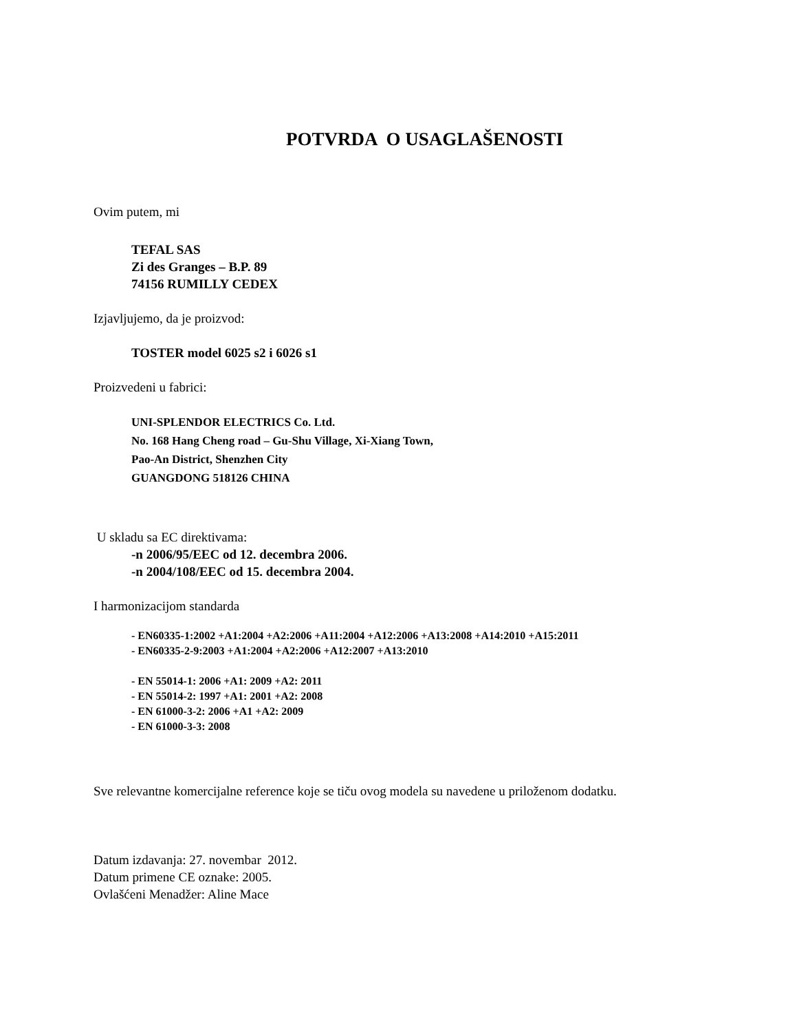POTVRDA O USAGLAŠENOSTI
Ovim putem, mi
TEFAL SAS
Zi des Granges – B.P. 89
74156 RUMILLY CEDEX
Izjavljujemo, da je proizvod:
TOSTER model 6025 s2 i 6026 s1
Proizvedeni u fabrici:
UNI-SPLENDOR ELECTRICS Co. Ltd.
No. 168 Hang Cheng road – Gu-Shu Village, Xi-Xiang Town,
Pao-An District, Shenzhen City
GUANGDONG 518126 CHINA
U skladu sa EC direktivama:
-n 2006/95/EEC od 12. decembra 2006.
-n 2004/108/EEC od 15. decembra 2004.
I harmonizacijom standarda
- EN60335-1:2002 +A1:2004 +A2:2006 +A11:2004 +A12:2006 +A13:2008 +A14:2010 +A15:2011
- EN60335-2-9:2003 +A1:2004 +A2:2006 +A12:2007 +A13:2010
- EN 55014-1: 2006 +A1: 2009 +A2: 2011
- EN 55014-2: 1997 +A1: 2001 +A2: 2008
- EN 61000-3-2: 2006 +A1 +A2: 2009
- EN 61000-3-3: 2008
Sve relevantne komercijalne reference koje se tiču ovog modela su navedene u priloženom dodatku.
Datum izdavanja: 27. novembar 2012.
Datum primene CE oznake: 2005.
Ovlašćeni Menadžer: Aline Mace